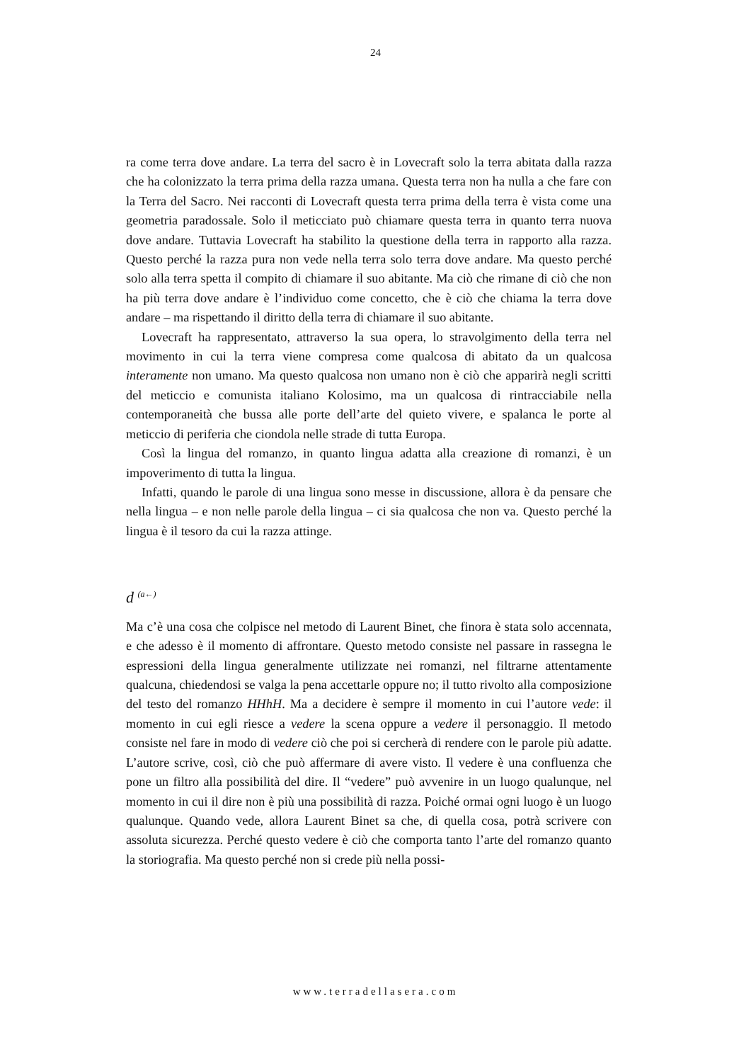24
ra come terra dove andare. La terra del sacro è in Lovecraft solo la terra abitata dalla razza che ha colonizzato la terra prima della razza umana. Questa terra non ha nulla a che fare con la Terra del Sacro. Nei racconti di Lovecraft questa terra prima della terra è vista come una geometria paradossale. Solo il meticciato può chiamare questa terra in quanto terra nuova dove andare. Tuttavia Lovecraft ha stabilito la questione della terra in rapporto alla razza. Questo perché la razza pura non vede nella terra solo terra dove andare. Ma questo perché solo alla terra spetta il compito di chiamare il suo abitante. Ma ciò che rimane di ciò che non ha più terra dove andare è l’individuo come concetto, che è ciò che chiama la terra dove andare – ma rispettando il diritto della terra di chiamare il suo abitante.
Lovecraft ha rappresentato, attraverso la sua opera, lo stravolgimento della terra nel movimento in cui la terra viene compresa come qualcosa di abitato da un qualcosa interamente non umano. Ma questo qualcosa non umano non è ciò che apparirà negli scritti del meticcio e comunista italiano Kolosimo, ma un qualcosa di rintracciabile nella contemporaneità che bussa alle porte dell’arte del quieto vivere, e spalanca le porte al meticcio di periferia che ciondola nelle strade di tutta Europa.
Così la lingua del romanzo, in quanto lingua adatta alla creazione di romanzi, è un impoverimento di tutta la lingua.
Infatti, quando le parole di una lingua sono messe in discussione, allora è da pensare che nella lingua – e non nelle parole della lingua – ci sia qualcosa che non va. Questo perché la lingua è il tesoro da cui la razza attinge.
d <sup>(a←)</sup>
Ma c’è una cosa che colpisce nel metodo di Laurent Binet, che finora è stata solo accennata, e che adesso è il momento di affrontare. Questo metodo consiste nel passare in rassegna le espressioni della lingua generalmente utilizzate nei romanzi, nel filtrarne attentamente qualcuna, chiedendosi se valga la pena accettarle oppure no; il tutto rivolto alla composizione del testo del romanzo HHhH. Ma a decidere è sempre il momento in cui l’autore vede: il momento in cui egli riesce a vedere la scena oppure a vedere il personaggio. Il metodo consiste nel fare in modo di vedere ciò che poi si cercherà di rendere con le parole più adatte. L’autore scrive, così, ciò che può affermare di avere visto. Il vedere è una confluenza che pone un filtro alla possibilità del dire. Il “vedere” può avvenire in un luogo qualunque, nel momento in cui il dire non è più una possibilità di razza. Poiché ormai ogni luogo è un luogo qualunque. Quando vede, allora Laurent Binet sa che, di quella cosa, potrà scrivere con assoluta sicurezza. Perché questo vedere è ciò che comporta tanto l’arte del romanzo quanto la storiografia. Ma questo perché non si crede più nella possi-
www.terradellasera.com